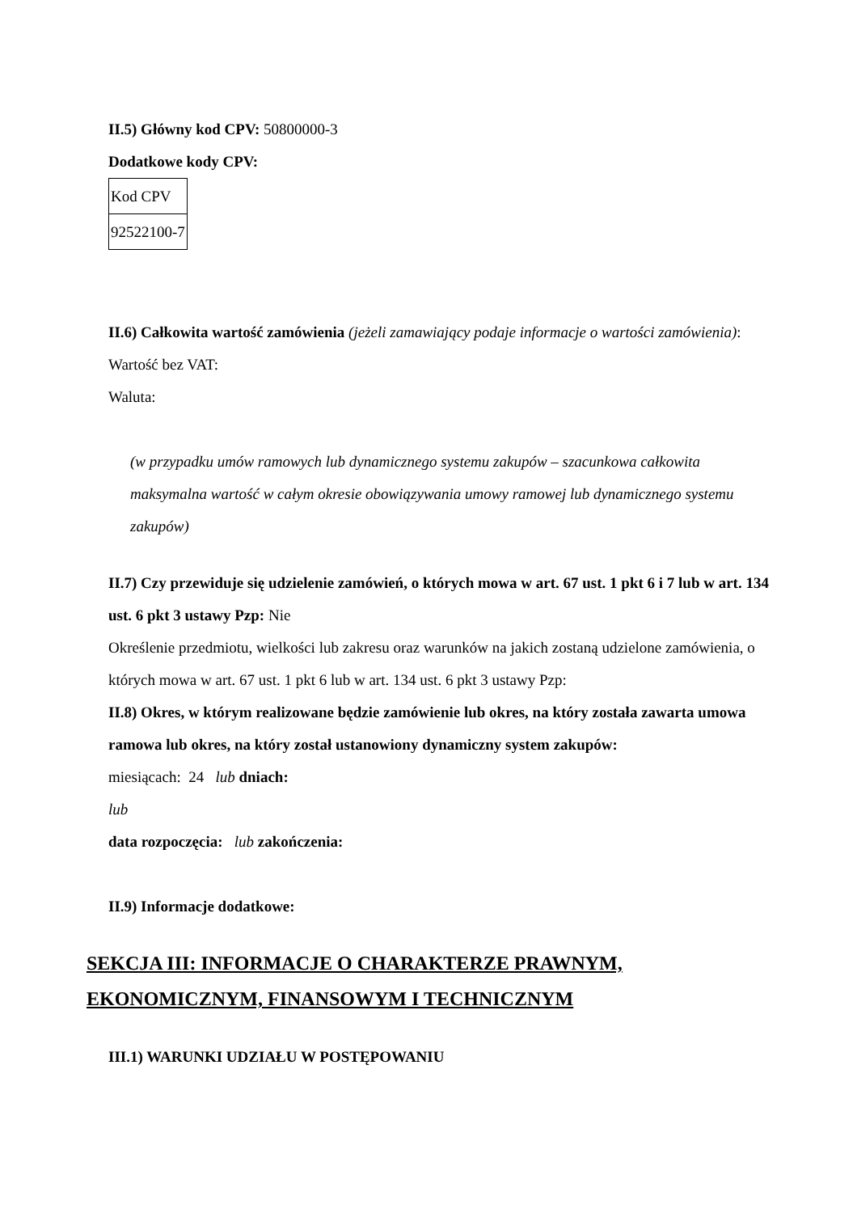II.5) Główny kod CPV: 50800000-3
Dodatkowe kody CPV:
| Kod CPV |
| 92522100-7 |
II.6) Całkowita wartość zamówienia (jeżeli zamawiający podaje informacje o wartości zamówienia):
Wartość bez VAT:
Waluta:
(w przypadku umów ramowych lub dynamicznego systemu zakupów – szacunkowa całkowita maksymalna wartość w całym okresie obowiązywania umowy ramowej lub dynamicznego systemu zakupów)
II.7) Czy przewiduje się udzielenie zamówień, o których mowa w art. 67 ust. 1 pkt 6 i 7 lub w art. 134 ust. 6 pkt 3 ustawy Pzp: Nie
Określenie przedmiotu, wielkości lub zakresu oraz warunków na jakich zostaną udzielone zamówienia, o których mowa w art. 67 ust. 1 pkt 6 lub w art. 134 ust. 6 pkt 3 ustawy Pzp:
II.8) Okres, w którym realizowane będzie zamówienie lub okres, na który została zawarta umowa ramowa lub okres, na który został ustanowiony dynamiczny system zakupów:
miesiącach: 24 lub dniach:
lub
data rozpoczęcia: lub zakończenia:
II.9) Informacje dodatkowe:
SEKCJA III: INFORMACJE O CHARAKTERZE PRAWNYM, EKONOMICZNYM, FINANSOWYM I TECHNICZNYM
III.1) WARUNKI UDZIAŁU W POSTĘPOWANIU